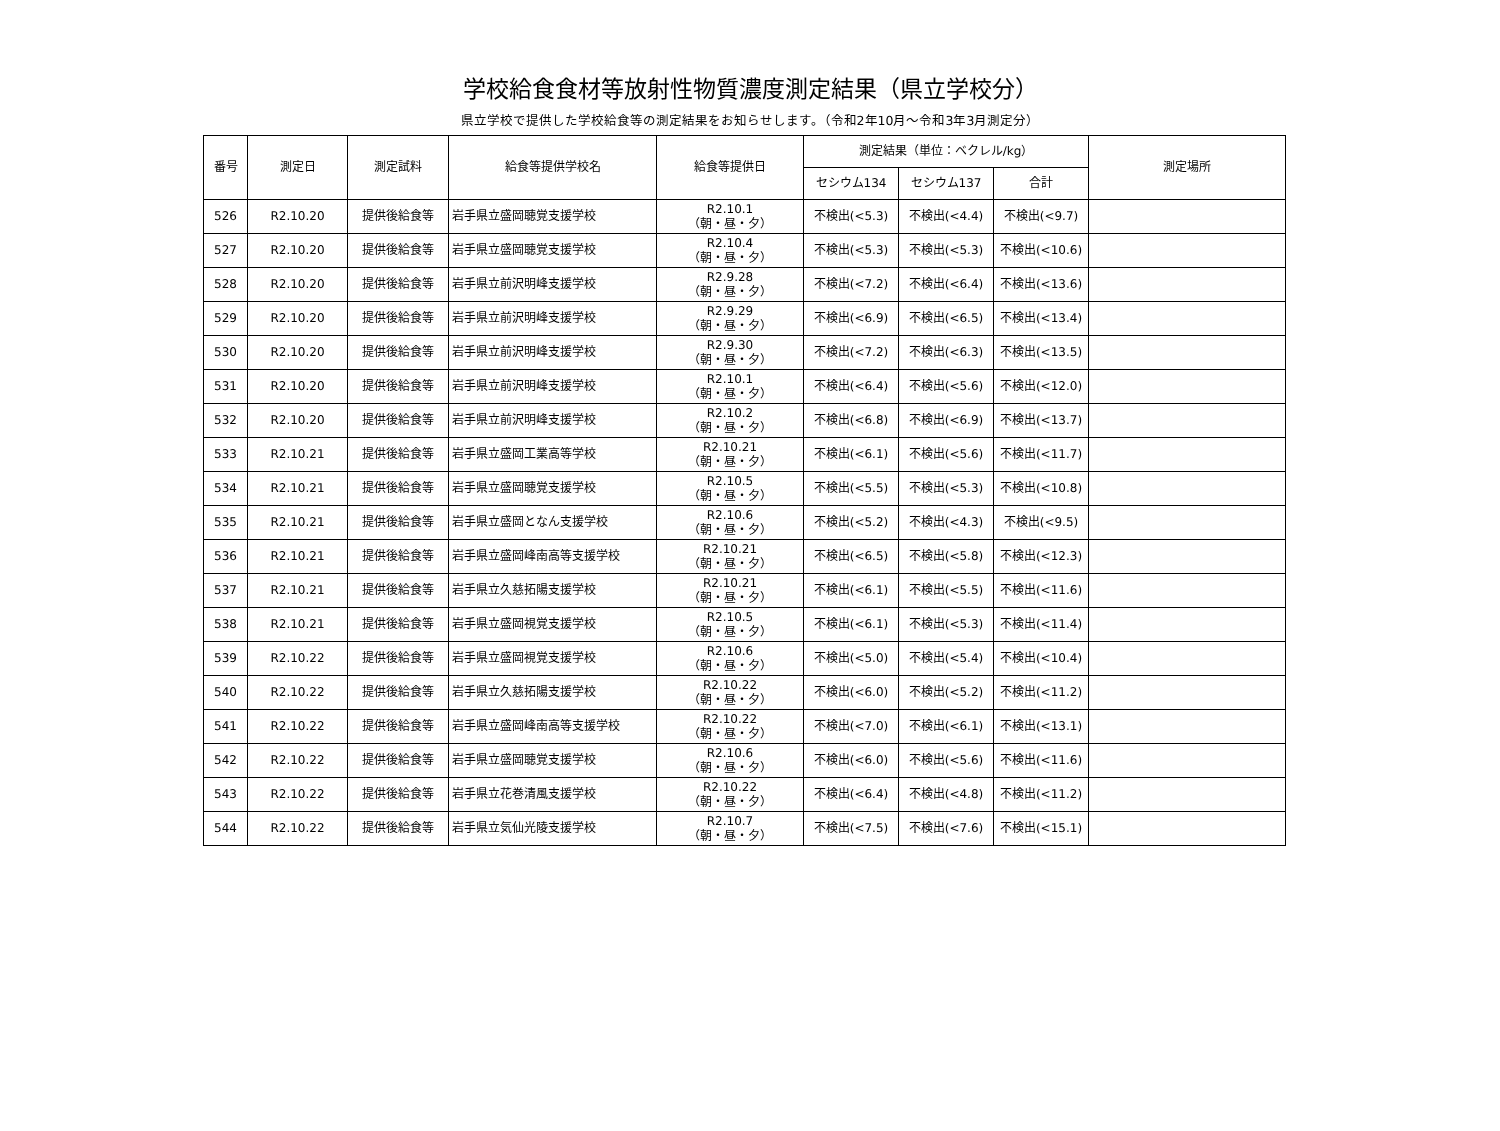学校給食食材等放射性物質濃度測定結果（県立学校分）
県立学校で提供した学校給食等の測定結果をお知らせします。（令和2年10月～令和3年3月測定分）
| 番号 | 測定日 | 測定試料 | 給食等提供学校名 | 給食等提供日 | 測定結果（単位：ベクレル/kg） | | | 測定場所 |
| --- | --- | --- | --- | --- | --- | --- | --- | --- |
| | | | | | セシウム134 | セシウム137 | 合計 | |
| 526 | R2.10.20 | 提供後給食等 | 岩手県立盛岡聴覚支援学校 | R2.10.1 （朝・昼・夕） | 不検出(<5.3) | 不検出(<4.4) | 不検出(<9.7) | |
| 527 | R2.10.20 | 提供後給食等 | 岩手県立盛岡聴覚支援学校 | R2.10.4 （朝・昼・夕） | 不検出(<5.3) | 不検出(<5.3) | 不検出(<10.6) | |
| 528 | R2.10.20 | 提供後給食等 | 岩手県立前沢明峰支援学校 | R2.9.28 （朝・昼・夕） | 不検出(<7.2) | 不検出(<6.4) | 不検出(<13.6) | |
| 529 | R2.10.20 | 提供後給食等 | 岩手県立前沢明峰支援学校 | R2.9.29 （朝・昼・夕） | 不検出(<6.9) | 不検出(<6.5) | 不検出(<13.4) | |
| 530 | R2.10.20 | 提供後給食等 | 岩手県立前沢明峰支援学校 | R2.9.30 （朝・昼・夕） | 不検出(<7.2) | 不検出(<6.3) | 不検出(<13.5) | |
| 531 | R2.10.20 | 提供後給食等 | 岩手県立前沢明峰支援学校 | R2.10.1 （朝・昼・夕） | 不検出(<6.4) | 不検出(<5.6) | 不検出(<12.0) | |
| 532 | R2.10.20 | 提供後給食等 | 岩手県立前沢明峰支援学校 | R2.10.2 （朝・昼・夕） | 不検出(<6.8) | 不検出(<6.9) | 不検出(<13.7) | |
| 533 | R2.10.21 | 提供後給食等 | 岩手県立盛岡工業高等学校 | R2.10.21 （朝・昼・夕） | 不検出(<6.1) | 不検出(<5.6) | 不検出(<11.7) | |
| 534 | R2.10.21 | 提供後給食等 | 岩手県立盛岡聴覚支援学校 | R2.10.5 （朝・昼・夕） | 不検出(<5.5) | 不検出(<5.3) | 不検出(<10.8) | |
| 535 | R2.10.21 | 提供後給食等 | 岩手県立盛岡となん支援学校 | R2.10.6 （朝・昼・夕） | 不検出(<5.2) | 不検出(<4.3) | 不検出(<9.5) | |
| 536 | R2.10.21 | 提供後給食等 | 岩手県立盛岡峰南高等支援学校 | R2.10.21 （朝・昼・夕） | 不検出(<6.5) | 不検出(<5.8) | 不検出(<12.3) | |
| 537 | R2.10.21 | 提供後給食等 | 岩手県立久慈拓陽支援学校 | R2.10.21 （朝・昼・夕） | 不検出(<6.1) | 不検出(<5.5) | 不検出(<11.6) | |
| 538 | R2.10.21 | 提供後給食等 | 岩手県立盛岡視覚支援学校 | R2.10.5 （朝・昼・夕） | 不検出(<6.1) | 不検出(<5.3) | 不検出(<11.4) | |
| 539 | R2.10.22 | 提供後給食等 | 岩手県立盛岡視覚支援学校 | R2.10.6 （朝・昼・夕） | 不検出(<5.0) | 不検出(<5.4) | 不検出(<10.4) | |
| 540 | R2.10.22 | 提供後給食等 | 岩手県立久慈拓陽支援学校 | R2.10.22 （朝・昼・夕） | 不検出(<6.0) | 不検出(<5.2) | 不検出(<11.2) | |
| 541 | R2.10.22 | 提供後給食等 | 岩手県立盛岡峰南高等支援学校 | R2.10.22 （朝・昼・夕） | 不検出(<7.0) | 不検出(<6.1) | 不検出(<13.1) | |
| 542 | R2.10.22 | 提供後給食等 | 岩手県立盛岡聴覚支援学校 | R2.10.6 （朝・昼・夕） | 不検出(<6.0) | 不検出(<5.6) | 不検出(<11.6) | |
| 543 | R2.10.22 | 提供後給食等 | 岩手県立花巻清風支援学校 | R2.10.22 （朝・昼・夕） | 不検出(<6.4) | 不検出(<4.8) | 不検出(<11.2) | |
| 544 | R2.10.22 | 提供後給食等 | 岩手県立気仙光陵支援学校 | R2.10.7 （朝・昼・夕） | 不検出(<7.5) | 不検出(<7.6) | 不検出(<15.1) | |